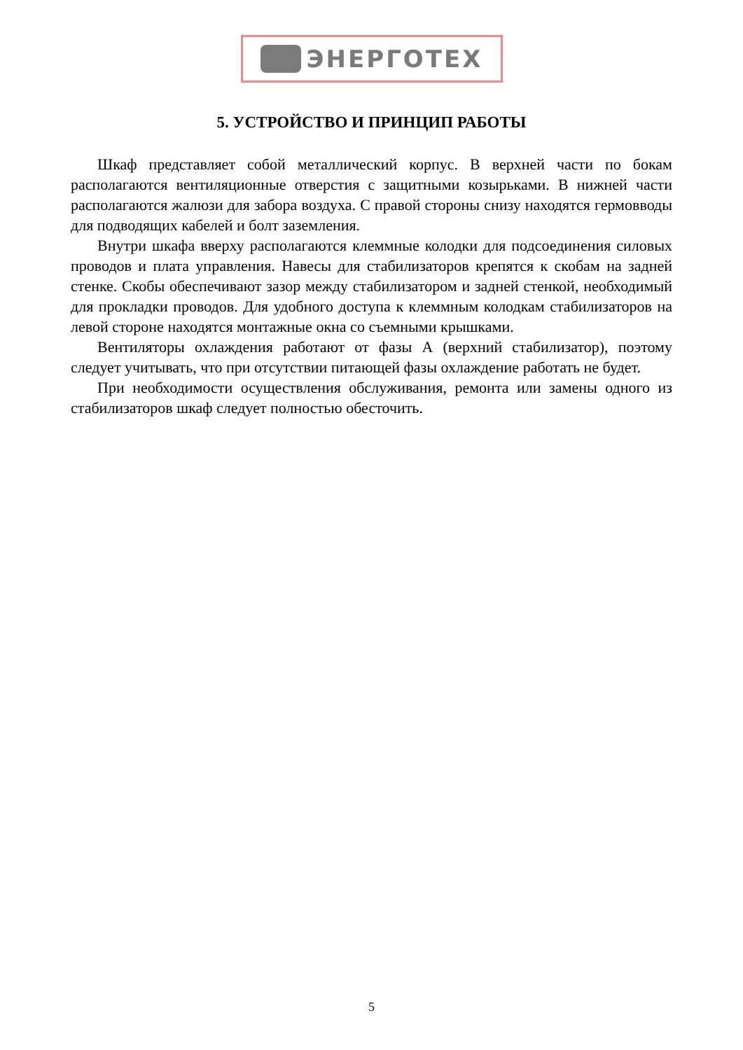ЭНЕРГОТЕХ
5. УСТРОЙСТВО И ПРИНЦИП РАБОТЫ
Шкаф представляет собой металлический корпус. В верхней части по бокам располагаются вентиляционные отверстия с защитными козырьками. В нижней части располагаются жалюзи для забора воздуха. С правой стороны снизу находятся гермовводы для подводящих кабелей и болт заземления.
Внутри шкафа вверху располагаются клеммные колодки для подсоединения силовых проводов и плата управления. Навесы для стабилизаторов крепятся к скобам на задней стенке. Скобы обеспечивают зазор между стабилизатором и задней стенкой, необходимый для прокладки проводов. Для удобного доступа к клеммным колодкам стабилизаторов на левой стороне находятся монтажные окна со съемными крышками.
Вентиляторы охлаждения работают от фазы А (верхний стабилизатор), поэтому следует учитывать, что при отсутствии питающей фазы охлаждение работать не будет.
При необходимости осуществления обслуживания, ремонта или замены одного из стабилизаторов шкаф следует полностью обесточить.
5